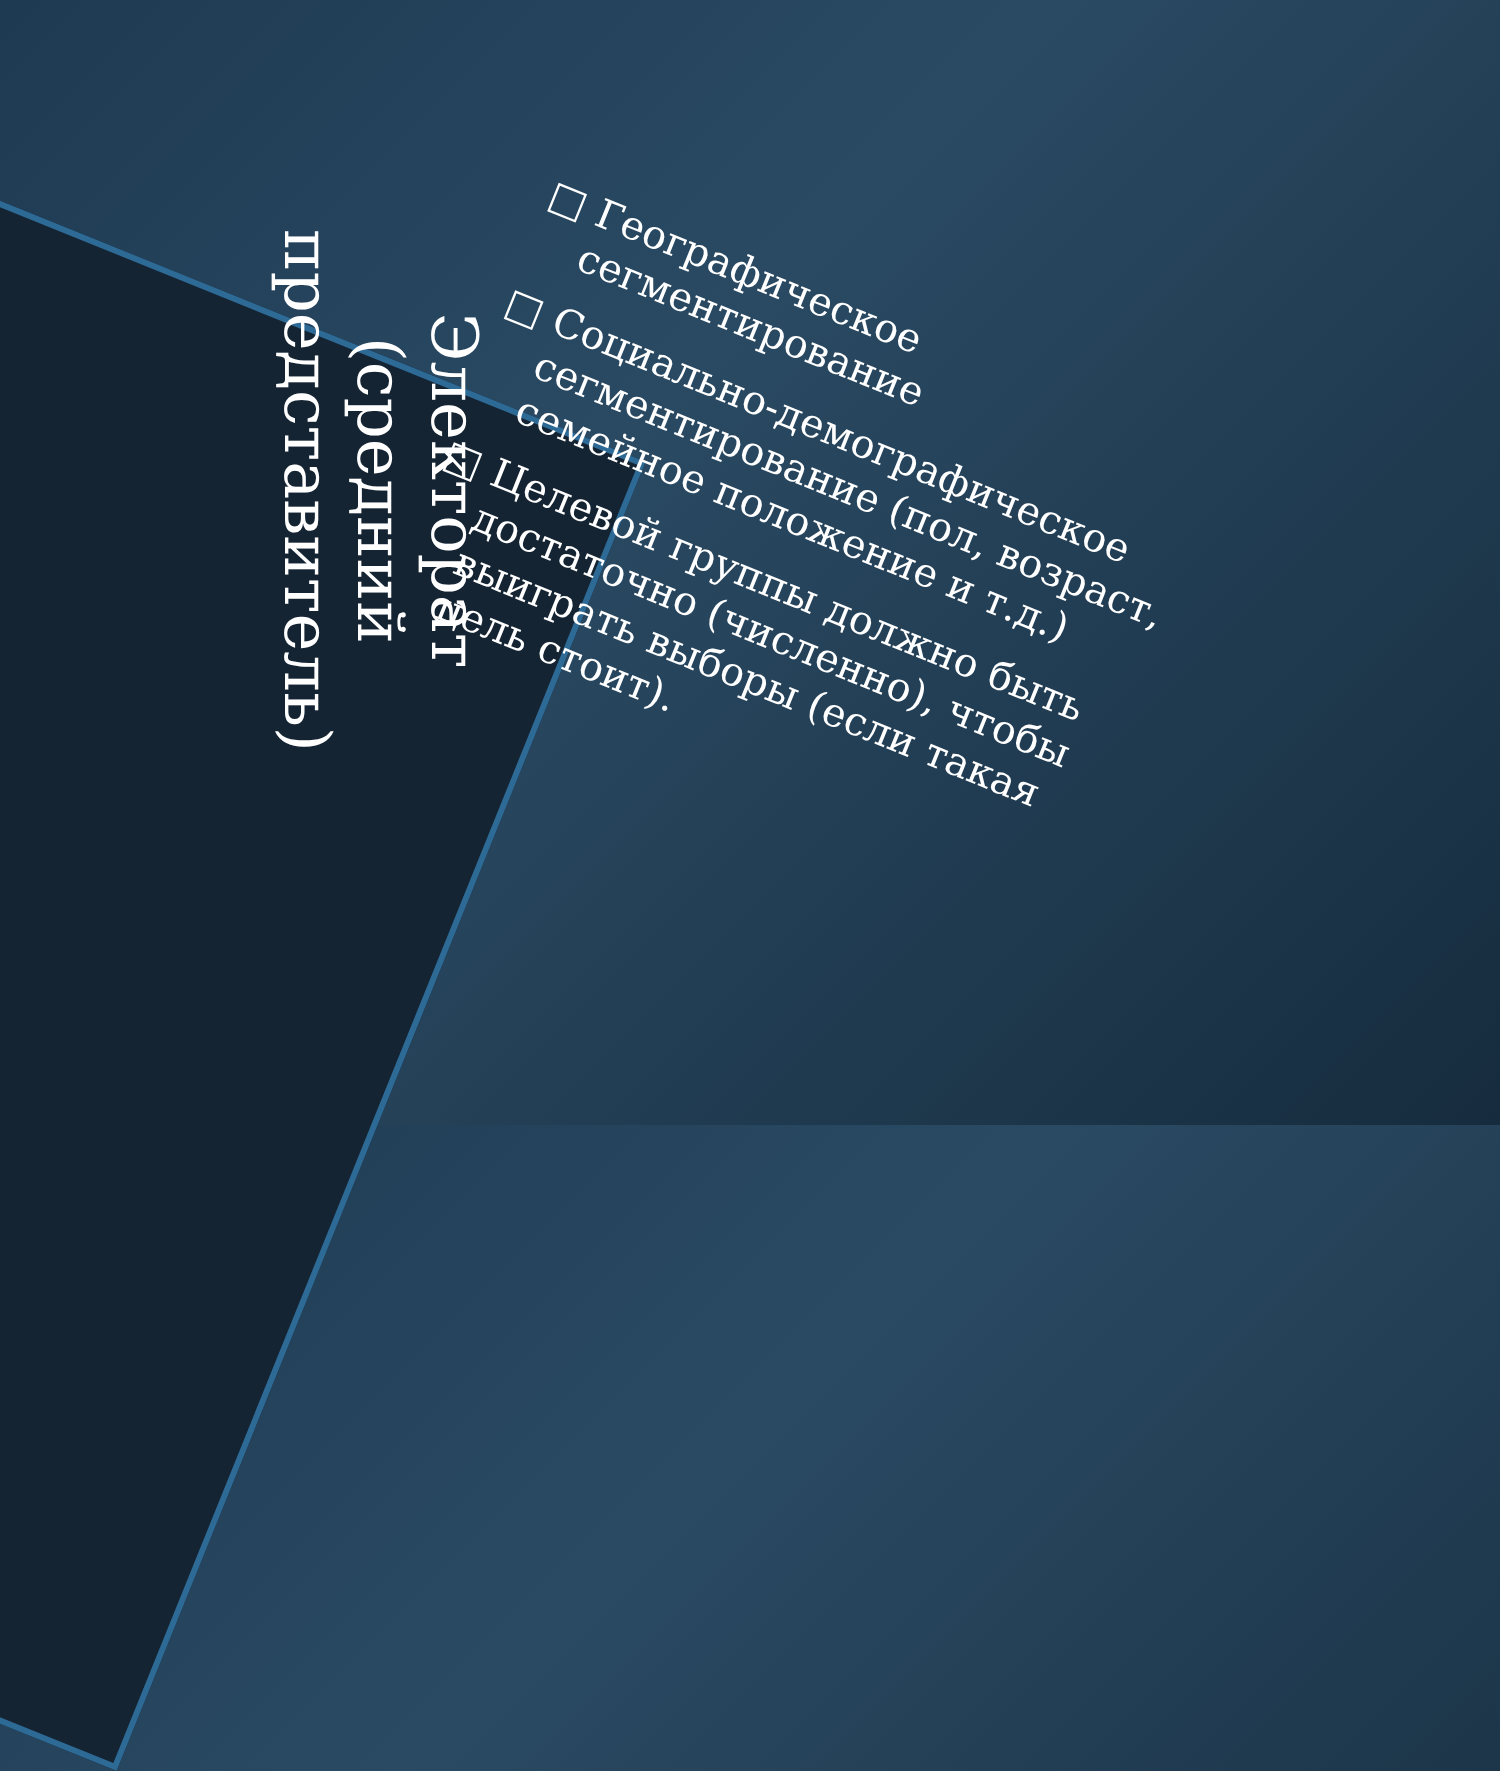Электорат (средний представитель)
□ Географическое сегментирование
□ Социально-демографическое сегментирование (пол, возраст, семейное положение и т.д.)
□ Целевой группы должно быть достаточно (численно), чтобы выиграть выборы (если такая цель стоит).